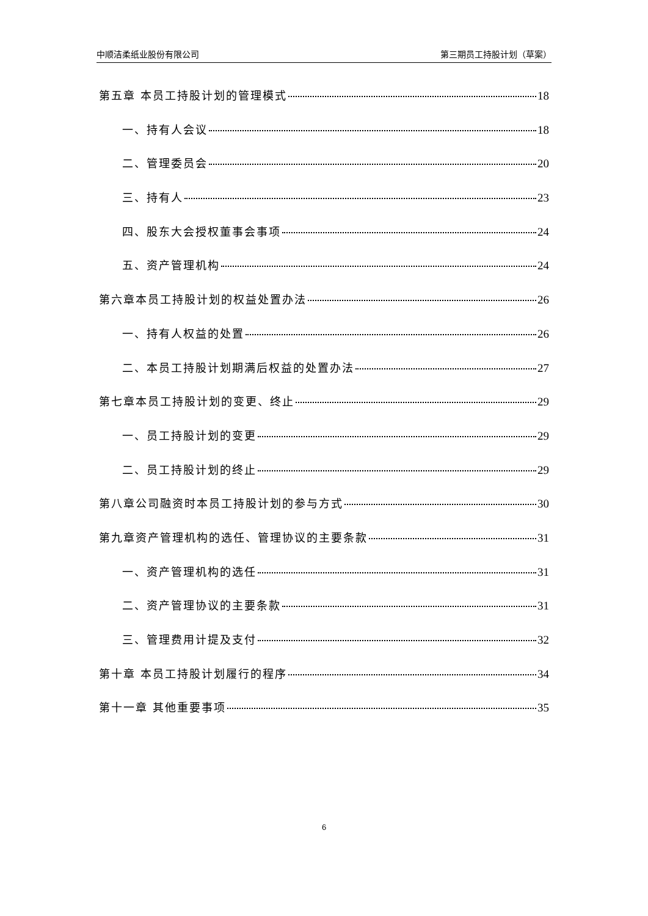中顺洁柔纸业股份有限公司 第三期员工持股计划（草案）
第五章 本员工持股计划的管理模式 18
一、持有人会议 18
二、管理委员会 20
三、持有人 23
四、股东大会授权董事会事项 24
五、资产管理机构 24
第六章本员工持股计划的权益处置办法 26
一、持有人权益的处置 26
二、本员工持股计划期满后权益的处置办法 27
第七章本员工持股计划的变更、终止 29
一、员工持股计划的变更 29
二、员工持股计划的终止 29
第八章公司融资时本员工持股计划的参与方式 30
第九章资产管理机构的选任、管理协议的主要条款 31
一、资产管理机构的选任 31
二、资产管理协议的主要条款 31
三、管理费用计提及支付 32
第十章 本员工持股计划履行的程序 34
第十一章 其他重要事项 35
6